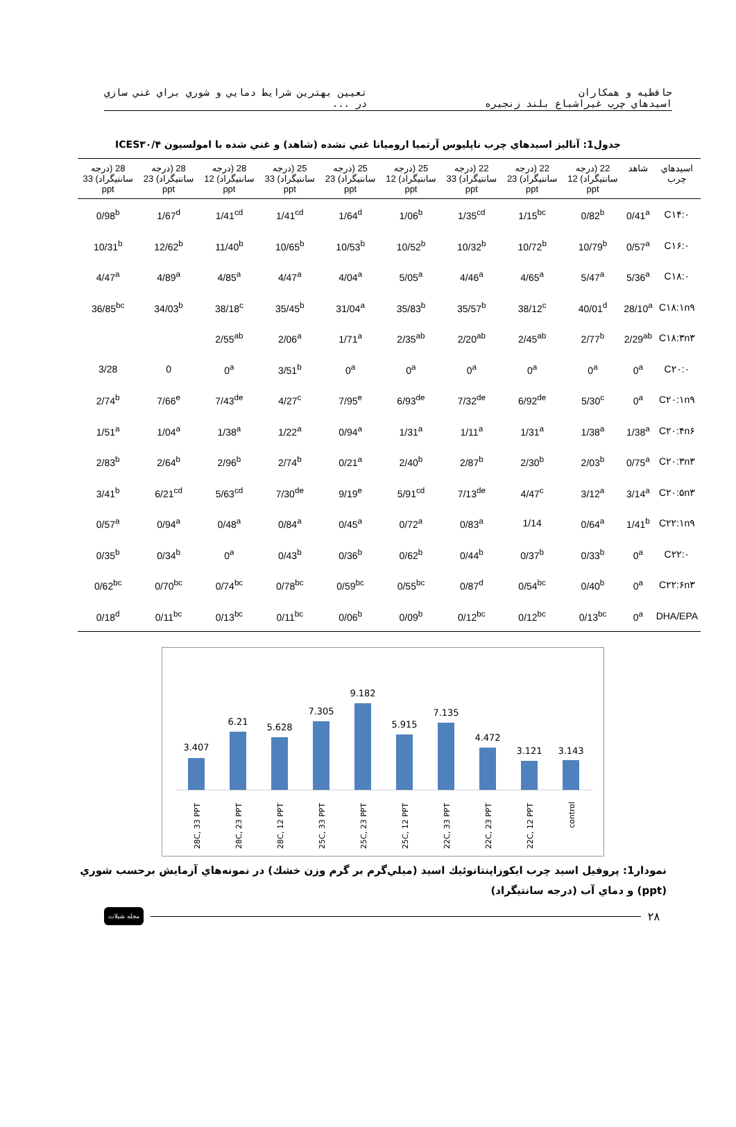حافظيه و همكاران
اسيدهاي چرب غيراشباع بلند زنجيره تعيين بهترين شرايط دمايي و شوري براي غني سازي
در ...
جدول1: آناليز اسيدهاي چرب ناپليوس آرتميا اروميانا غني نشده (شاهد) و غني شده با امولسيون ICES۳۰/۴
| اسيدهاي چرب | شاهد | 22 (درجه سانتيگراد) 12 ppt | 22 (درجه سانتيگراد) 23 ppt | 22 (درجه سانتيگراد) 33 ppt | 25 (درجه سانتيگراد) 12 ppt | 25 (درجه سانتيگراد) 23 ppt | 25 (درجه سانتيگراد) 33 ppt | 28 (درجه سانتيگراد) 12 ppt | 28 (درجه سانتيگراد) 23 ppt | 28 (درجه سانتيگراد) 33 ppt |
| --- | --- | --- | --- | --- | --- | --- | --- | --- | --- | --- |
| C۱۴:۰ | 0/41<sup>a</sup> | 0/82<sup>b</sup> | 1/15<sup>bc</sup> | 1/35<sup>cd</sup> | 1/06<sup>b</sup> | 1/64<sup>d</sup> | 1/41<sup>cd</sup> | 1/41<sup>cd</sup> | 1/67<sup>d</sup> | 0/98<sup>b</sup> |
| C۱۶:۰ | 0/57<sup>a</sup> | 10/79<sup>b</sup> | 10/72<sup>b</sup> | 10/32<sup>b</sup> | 10/52<sup>b</sup> | 10/53<sup>b</sup> | 10/65<sup>b</sup> | 11/40<sup>b</sup> | 12/62<sup>b</sup> | 10/31<sup>b</sup> |
| C۱۸:۰ | 5/36<sup>a</sup> | 5/47<sup>a</sup> | 4/65<sup>a</sup> | 4/46<sup>a</sup> | 5/05<sup>a</sup> | 4/04<sup>a</sup> | 4/47<sup>a</sup> | 4/85<sup>a</sup> | 4/89<sup>a</sup> | 4/47<sup>a</sup> |
| C۱۸:۱n۹ | 28/10<sup>a</sup> | 40/01<sup>d</sup> | 38/12<sup>c</sup> | 35/57<sup>b</sup> | 35/83<sup>b</sup> | 31/04<sup>a</sup> | 35/45<sup>b</sup> | 38/18<sup>c</sup> | 34/03<sup>b</sup> | 36/85<sup>bc</sup> |
| C۱۸:۳n۳ | 2/29<sup>ab</sup> | 2/77<sup>b</sup> | 2/45<sup>ab</sup> | 2/20<sup>ab</sup> | 2/35<sup>ab</sup> | 1/71<sup>a</sup> | 2/06<sup>a</sup> | 2/55<sup>ab</sup> | | |
| C۲۰:۰ | 0<sup>a</sup> | 0<sup>a</sup> | 0<sup>a</sup> | 0<sup>a</sup> | 0<sup>a</sup> | 0<sup>a</sup> | 3/51<sup>b</sup> | 0<sup>a</sup> | 0 | 3/28 |
| C۲۰:۱n۹ | 0<sup>a</sup> | 5/30<sup>c</sup> | 6/92<sup>de</sup> | 7/32<sup>de</sup> | 6/93<sup>de</sup> | 7/95<sup>e</sup> | 4/27<sup>c</sup> | 7/43<sup>de</sup> | 7/66<sup>e</sup> | 2/74<sup>b</sup> |
| C۲۰:۴n۶ | 1/38<sup>a</sup> | 1/38<sup>a</sup> | 1/31<sup>a</sup> | 1/11<sup>a</sup> | 1/31<sup>a</sup> | 0/94<sup>a</sup> | 1/22<sup>a</sup> | 1/38<sup>a</sup> | 1/04<sup>a</sup> | 1/51<sup>a</sup> |
| C۲۰:۳n۳ | 0/75<sup>a</sup> | 2/03<sup>b</sup> | 2/30<sup>b</sup> | 2/87<sup>b</sup> | 2/40<sup>b</sup> | 0/21<sup>a</sup> | 2/74<sup>b</sup> | 2/96<sup>b</sup> | 2/64<sup>b</sup> | 2/83<sup>b</sup> |
| C۲۰:۵n۳ | 3/14<sup>a</sup> | 3/12<sup>a</sup> | 4/47<sup>c</sup> | 7/13<sup>de</sup> | 5/91<sup>cd</sup> | 9/19<sup>e</sup> | 7/30<sup>de</sup> | 5/63<sup>cd</sup> | 6/21<sup>cd</sup> | 3/41<sup>b</sup> |
| C۲۲:۱n۹ | 1/41<sup>b</sup> | 0/64<sup>a</sup> | 1/14 | 0/83<sup>a</sup> | 0/72<sup>a</sup> | 0/45<sup>a</sup> | 0/84<sup>a</sup> | 0/48<sup>a</sup> | 0/94<sup>a</sup> | 0/57<sup>a</sup> |
| C۲۲:۰ | 0<sup>a</sup> | 0/33<sup>b</sup> | 0/37<sup>b</sup> | 0/44<sup>b</sup> | 0/62<sup>b</sup> | 0/36<sup>b</sup> | 0/43<sup>b</sup> | 0<sup>a</sup> | 0/34<sup>b</sup> | 0/35<sup>b</sup> |
| C۲۲:۶n۳ | 0<sup>a</sup> | 0/40<sup>b</sup> | 0/54<sup>bc</sup> | 0/87<sup>d</sup> | 0/55<sup>bc</sup> | 0/59<sup>bc</sup> | 0/78<sup>bc</sup> | 0/74<sup>bc</sup> | 0/70<sup>bc</sup> | 0/62<sup>bc</sup> |
| DHA/EPA | 0<sup>a</sup> | 0/13<sup>bc</sup> | 0/12<sup>bc</sup> | 0/12<sup>bc</sup> | 0/09<sup>b</sup> | 0/06<sup>b</sup> | 0/11<sup>bc</sup> | 0/13<sup>bc</sup> | 0/11<sup>bc</sup> | 0/18<sup>d</sup> |
3.407
6.21
5.628
7.305
9.182
5.915
7.135
4.472
3.121
3.143
28C, 33 PPT
28C, 23 PPT
28C, 12 PPT
25C, 33 PPT
25C, 23 PPT
25C, 12 PPT
22C, 33 PPT
22C, 23 PPT
22C, 12 PPT
control
نمودار1: پروفيل اسيد چرب ايكوزاپنتانوئيك اسيد (ميلي‌گرم بر گرم وزن خشك) در نمونه‌هاي آزمايش برحسب شوري
(ppt) و دماي آب (درجه سانتيگراد)
مجله شيلات ۲۸